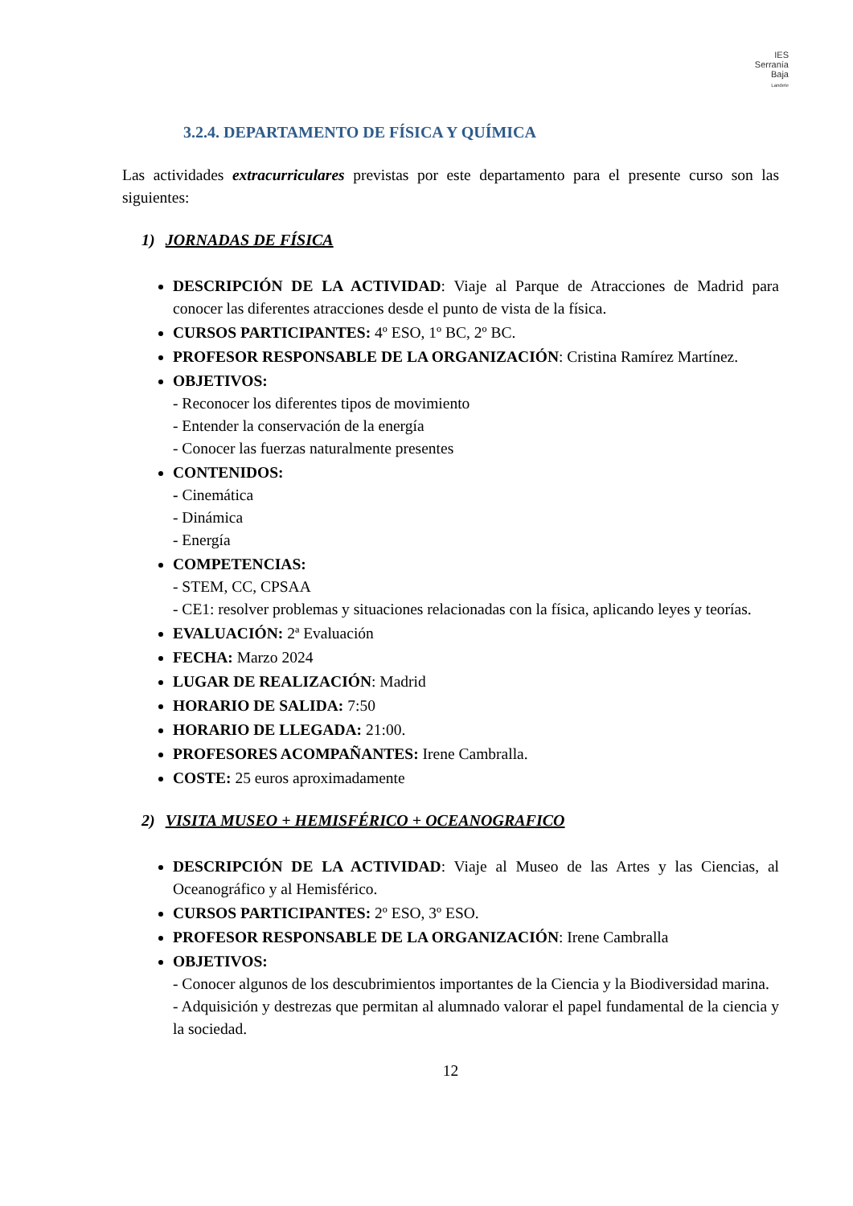IES
Serranía
Baja
Landete
3.2.4. DEPARTAMENTO DE FÍSICA Y QUÍMICA
Las actividades extracurriculares previstas por este departamento para el presente curso son las siguientes:
1) JORNADAS DE FÍSICA
DESCRIPCIÓN DE LA ACTIVIDAD: Viaje al Parque de Atracciones de Madrid para conocer las diferentes atracciones desde el punto de vista de la física.
CURSOS PARTICIPANTES: 4º ESO, 1º BC, 2º BC.
PROFESOR RESPONSABLE DE LA ORGANIZACIÓN: Cristina Ramírez Martínez.
OBJETIVOS:
- Reconocer los diferentes tipos de movimiento
- Entender la conservación de la energía
- Conocer las fuerzas naturalmente presentes
CONTENIDOS:
- Cinemática
- Dinámica
- Energía
COMPETENCIAS:
- STEM, CC, CPSAA
- CE1: resolver problemas y situaciones relacionadas con la física, aplicando leyes y teorías.
EVALUACIÓN: 2ª Evaluación
FECHA: Marzo 2024
LUGAR DE REALIZACIÓN: Madrid
HORARIO DE SALIDA: 7:50
HORARIO DE LLEGADA: 21:00.
PROFESORES ACOMPAÑANTES: Irene Cambralla.
COSTE: 25 euros aproximadamente
2) VISITA MUSEO + HEMISFÉRICO + OCEANOGRAFICO
DESCRIPCIÓN DE LA ACTIVIDAD: Viaje al Museo de las Artes y las Ciencias, al Oceanográfico y al Hemisférico.
CURSOS PARTICIPANTES: 2º ESO, 3º ESO.
PROFESOR RESPONSABLE DE LA ORGANIZACIÓN: Irene Cambralla
OBJETIVOS:
- Conocer algunos de los descubrimientos importantes de la Ciencia y la Biodiversidad marina.
- Adquisición y destrezas que permitan al alumnado valorar el papel fundamental de la ciencia y la sociedad.
12